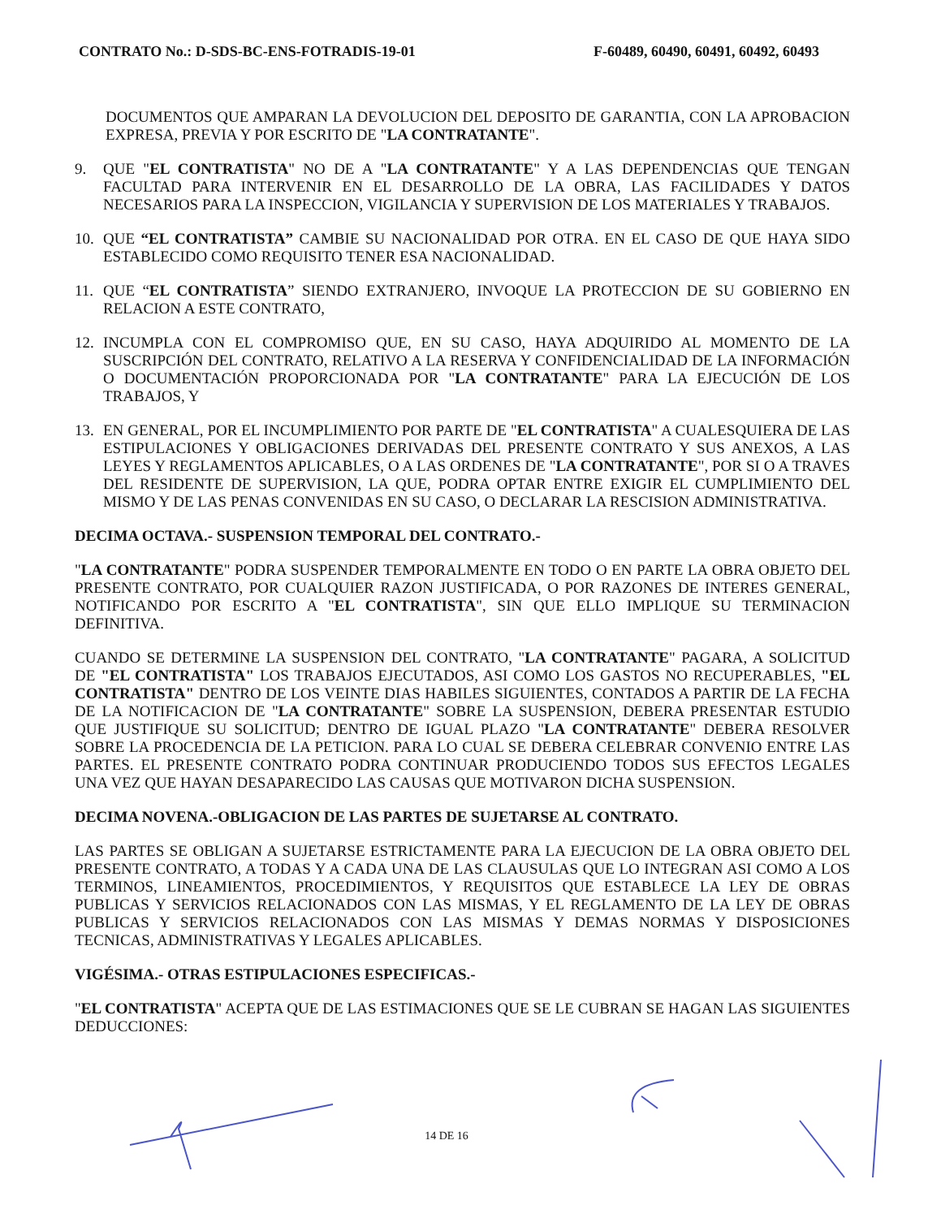CONTRATO No.: D-SDS-BC-ENS-FOTRADIS-19-01 F-60489, 60490, 60491, 60492, 60493
DOCUMENTOS QUE AMPARAN LA DEVOLUCION DEL DEPOSITO DE GARANTIA, CON LA APROBACION EXPRESA, PREVIA Y POR ESCRITO DE "LA CONTRATANTE".
9. QUE "EL CONTRATISTA" NO DE A "LA CONTRATANTE" Y A LAS DEPENDENCIAS QUE TENGAN FACULTAD PARA INTERVENIR EN EL DESARROLLO DE LA OBRA, LAS FACILIDADES Y DATOS NECESARIOS PARA LA INSPECCION, VIGILANCIA Y SUPERVISION DE LOS MATERIALES Y TRABAJOS.
10. QUE “EL CONTRATISTA” CAMBIE SU NACIONALIDAD POR OTRA. EN EL CASO DE QUE HAYA SIDO ESTABLECIDO COMO REQUISITO TENER ESA NACIONALIDAD.
11. QUE “EL CONTRATISTA” SIENDO EXTRANJERO, INVOQUE LA PROTECCION DE SU GOBIERNO EN RELACION A ESTE CONTRATO,
12. INCUMPLA CON EL COMPROMISO QUE, EN SU CASO, HAYA ADQUIRIDO AL MOMENTO DE LA SUSCRIPCIÓN DEL CONTRATO, RELATIVO A LA RESERVA Y CONFIDENCIALIDAD DE LA INFORMACIÓN O DOCUMENTACIÓN PROPORCIONADA POR "LA CONTRATANTE" PARA LA EJECUCIÓN DE LOS TRABAJOS, Y
13. EN GENERAL, POR EL INCUMPLIMIENTO POR PARTE DE "EL CONTRATISTA" A CUALESQUIERA DE LAS ESTIPULACIONES Y OBLIGACIONES DERIVADAS DEL PRESENTE CONTRATO Y SUS ANEXOS, A LAS LEYES Y REGLAMENTOS APLICABLES, O A LAS ORDENES DE "LA CONTRATANTE", POR SI O A TRAVES DEL RESIDENTE DE SUPERVISION, LA QUE, PODRA OPTAR ENTRE EXIGIR EL CUMPLIMIENTO DEL MISMO Y DE LAS PENAS CONVENIDAS EN SU CASO, O DECLARAR LA RESCISION ADMINISTRATIVA.
DECIMA OCTAVA.- SUSPENSION TEMPORAL DEL CONTRATO.-
"LA CONTRATANTE" PODRA SUSPENDER TEMPORALMENTE EN TODO O EN PARTE LA OBRA OBJETO DEL PRESENTE CONTRATO, POR CUALQUIER RAZON JUSTIFICADA, O POR RAZONES DE INTERES GENERAL, NOTIFICANDO POR ESCRITO A "EL CONTRATISTA", SIN QUE ELLO IMPLIQUE SU TERMINACION DEFINITIVA.
CUANDO SE DETERMINE LA SUSPENSION DEL CONTRATO, "LA CONTRATANTE" PAGARA, A SOLICITUD DE "EL CONTRATISTA" LOS TRABAJOS EJECUTADOS, ASI COMO LOS GASTOS NO RECUPERABLES, "EL CONTRATISTA" DENTRO DE LOS VEINTE DIAS HABILES SIGUIENTES, CONTADOS A PARTIR DE LA FECHA DE LA NOTIFICACION DE "LA CONTRATANTE" SOBRE LA SUSPENSION, DEBERA PRESENTAR ESTUDIO QUE JUSTIFIQUE SU SOLICITUD; DENTRO DE IGUAL PLAZO "LA CONTRATANTE" DEBERA RESOLVER SOBRE LA PROCEDENCIA DE LA PETICION. PARA LO CUAL SE DEBERA CELEBRAR CONVENIO ENTRE LAS PARTES. EL PRESENTE CONTRATO PODRA CONTINUAR PRODUCIENDO TODOS SUS EFECTOS LEGALES UNA VEZ QUE HAYAN DESAPARECIDO LAS CAUSAS QUE MOTIVARON DICHA SUSPENSION.
DECIMA NOVENA.-OBLIGACION DE LAS PARTES DE SUJETARSE AL CONTRATO.
LAS PARTES SE OBLIGAN A SUJETARSE ESTRICTAMENTE PARA LA EJECUCION DE LA OBRA OBJETO DEL PRESENTE CONTRATO, A TODAS Y A CADA UNA DE LAS CLAUSULAS QUE LO INTEGRAN ASI COMO A LOS TERMINOS, LINEAMIENTOS, PROCEDIMIENTOS, Y REQUISITOS QUE ESTABLECE LA LEY DE OBRAS PUBLICAS Y SERVICIOS RELACIONADOS CON LAS MISMAS, Y EL REGLAMENTO DE LA LEY DE OBRAS PUBLICAS Y SERVICIOS RELACIONADOS CON LAS MISMAS Y DEMAS NORMAS Y DISPOSICIONES TECNICAS, ADMINISTRATIVAS Y LEGALES APLICABLES.
VIGÉSIMA.- OTRAS ESTIPULACIONES ESPECIFICAS.-
"EL CONTRATISTA" ACEPTA QUE DE LAS ESTIMACIONES QUE SE LE CUBRAN SE HAGAN LAS SIGUIENTES DEDUCCIONES:
14 DE 16